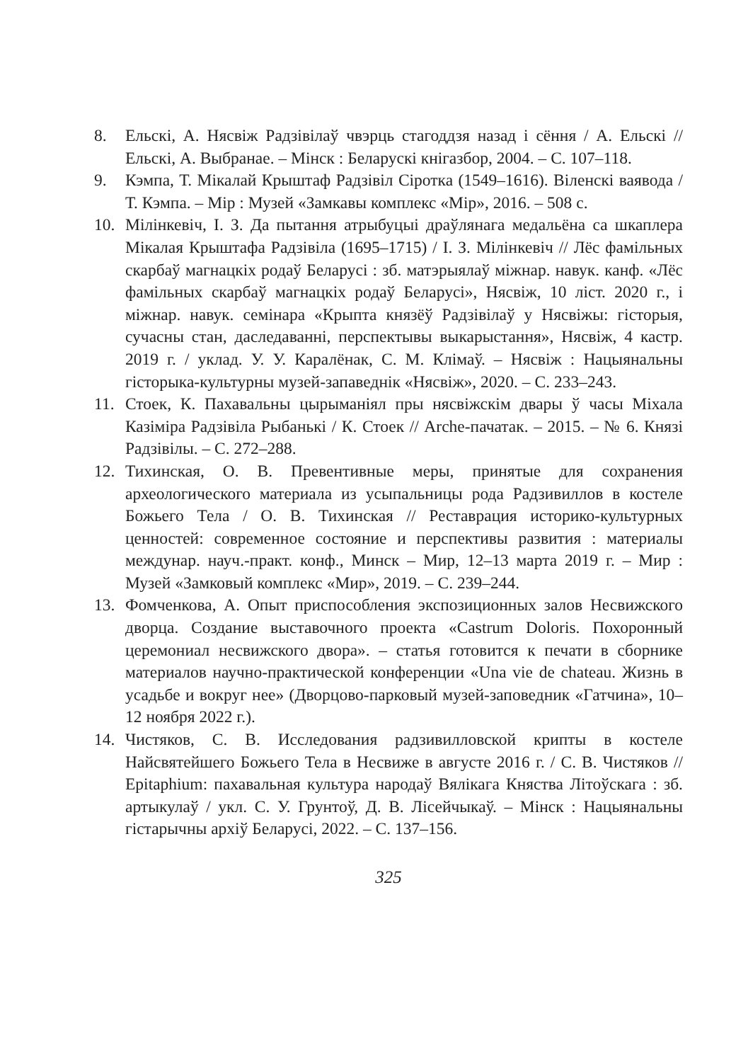8. Ельскі, А. Нясвіж Радзівілаў чвэрць стагоддзя назад і сёння / А. Ельскі // Ельскі, А. Выбранае. – Мінск : Беларускі кнігазбор, 2004. – С. 107–118.
9. Кэмпа, Т. Мікалай Крыштаф Радзівіл Сіротка (1549–1616). Віленскі ваявода / Т. Кэмпа. – Мір : Музей «Замкавы комплекс «Мір», 2016. – 508 с.
10. Мілінкевіч, І. З. Да пытання атрыбуцыі драўлянага медальёна са шкаплера Мікалая Крыштафа Радзівіла (1695–1715) / І. З. Мілінкевіч // Лёс фамільных скарбаў магнацкіх родаў Беларусі : зб. матэрыялаў міжнар. навук. канф. «Лёс фамільных скарбаў магнацкіх родаў Беларусі», Нясвіж, 10 ліст. 2020 г., і міжнар. навук. семінара «Крыпта князёў Радзівілаў у Нясвіжы: гісторыя, сучасны стан, даследаванні, перспектывы выкарыстання», Нясвіж, 4 кастр. 2019 г. / уклад. У. У. Каралёнак, С. М. Клімаў. – Нясвіж : Нацыянальны гісторыка-культурны музей-запаведнік «Нясвіж», 2020. – С. 233–243.
11. Стоек, К. Пахавальны цырыманіял пры нясвіжскім двары ў часы Міхала Казіміра Радзівіла Рыбанькі / К. Стоек // Arche-пачатак. – 2015. – № 6. Князі Радзівілы. – С. 272–288.
12. Тихинская, О. В. Превентивные меры, принятые для сохранения археологического материала из усыпальницы рода Радзивиллов в костеле Божьего Тела / О. В. Тихинская // Реставрация историко-культурных ценностей: современное состояние и перспективы развития : материалы междунар. науч.-практ. конф., Минск – Мир, 12–13 марта 2019 г. – Мир : Музей «Замковый комплекс «Мир», 2019. – С. 239–244.
13. Фомченкова, А. Опыт приспособления экспозиционных залов Несвижского дворца. Создание выставочного проекта «Castrum Doloris. Похоронный церемониал несвижского двора». – статья готовится к печати в сборнике материалов научно-практической конференции «Una vie de chateau. Жизнь в усадьбе и вокруг нее» (Дворцово-парковый музей-заповедник «Гатчина», 10–12 ноября 2022 г.).
14. Чистяков, С. В. Исследования радзивилловской крипты в костеле Найсвятейшего Божьего Тела в Несвиже в августе 2016 г. / С. В. Чистяков // Epitaphium: пахавальная культура народаў Вялікага Княства Літоўскага : зб. артыкулаў / укл. С. У. Грунтоў, Д. В. Лісейчыкаў. – Мінск : Нацыянальны гістарычны архіў Беларусі, 2022. – С. 137–156.
325